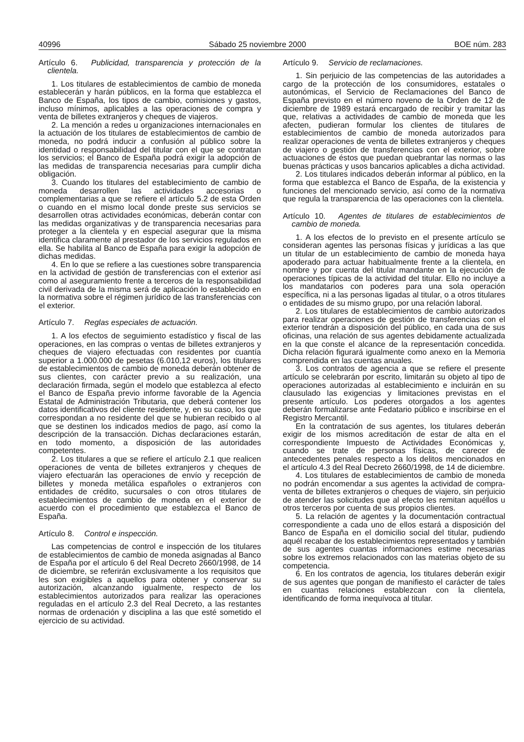40996 Sábado 25 noviembre 2000 BOE núm. 283
Artículo 6. Publicidad, transparencia y protección de la clientela.
1. Los titulares de establecimientos de cambio de moneda establecerán y harán públicos, en la forma que establezca el Banco de España, los tipos de cambio, comisiones y gastos, incluso mínimos, aplicables a las operaciones de compra y venta de billetes extranjeros y cheques de viajeros.
2. La mención a redes u organizaciones internacionales en la actuación de los titulares de establecimientos de cambio de moneda, no podrá inducir a confusión al público sobre la identidad o responsabilidad del titular con el que se contratan los servicios; el Banco de España podrá exigir la adopción de las medidas de transparencia necesarias para cumplir dicha obligación.
3. Cuando los titulares del establecimiento de cambio de moneda desarrollen las actividades accesorias o complementarias a que se refiere el artículo 5.2 de esta Orden o cuando en el mismo local donde preste sus servicios se desarrollen otras actividades económicas, deberán contar con las medidas organizativas y de transparencia necesarias para proteger a la clientela y en especial asegurar que la misma identifica claramente al prestador de los servicios regulados en ella. Se habilita al Banco de España para exigir la adopción de dichas medidas.
4. En lo que se refiere a las cuestiones sobre transparencia en la actividad de gestión de transferencias con el exterior así como al aseguramiento frente a terceros de la responsabilidad civil derivada de la misma será de aplicación lo establecido en la normativa sobre el régimen jurídico de las transferencias con el exterior.
Artículo 7. Reglas especiales de actuación.
1. A los efectos de seguimiento estadístico y fiscal de las operaciones, en las compras o ventas de billetes extranjeros y cheques de viajero efectuadas con residentes por cuantía superior a 1.000.000 de pesetas (6.010,12 euros), los titulares de establecimientos de cambio de moneda deberán obtener de sus clientes, con carácter previo a su realización, una declaración firmada, según el modelo que establezca al efecto el Banco de España previo informe favorable de la Agencia Estatal de Administración Tributaria, que deberá contener los datos identificativos del cliente residente, y, en su caso, los que correspondan a no residente del que se hubieran recibido o al que se destinen los indicados medios de pago, así como la descripción de la transacción. Dichas declaraciones estarán, en todo momento, a disposición de las autoridades competentes.
2. Los titulares a que se refiere el artículo 2.1 que realicen operaciones de venta de billetes extranjeros y cheques de viajero efectuarán las operaciones de envío y recepción de billetes y moneda metálica españoles o extranjeros con entidades de crédito, sucursales o con otros titulares de establecimientos de cambio de moneda en el exterior de acuerdo con el procedimiento que establezca el Banco de España.
Artículo 8. Control e inspección.
Las competencias de control e inspección de los titulares de establecimientos de cambio de moneda asignadas al Banco de España por el artículo 6 del Real Decreto 2660/1998, de 14 de diciembre, se referirán exclusivamente a los requisitos que les son exigibles a aquellos para obtener y conservar su autorización, alcanzando igualmente, respecto de los establecimientos autorizados para realizar las operaciones reguladas en el artículo 2.3 del Real Decreto, a las restantes normas de ordenación y disciplina a las que esté sometido el ejercicio de su actividad.
Artículo 9. Servicio de reclamaciones.
1. Sin perjuicio de las competencias de las autoridades a cargo de la protección de los consumidores, estatales o autonómicas, el Servicio de Reclamaciones del Banco de España previsto en el número noveno de la Orden de 12 de diciembre de 1989 estará encargado de recibir y tramitar las que, relativas a actividades de cambio de moneda que les afecten, pudieran formular los clientes de titulares de establecimientos de cambio de moneda autorizados para realizar operaciones de venta de billetes extranjeros y cheques de viajero o gestión de transferencias con el exterior, sobre actuaciones de éstos que puedan quebrantar las normas o las buenas prácticas y usos bancarios aplicables a dicha actividad.
2. Los titulares indicados deberán informar al público, en la forma que establezca el Banco de España, de la existencia y funciones del mencionado servicio, así como de la normativa que regula la transparencia de las operaciones con la clientela.
Artículo 10. Agentes de titulares de establecimientos de cambio de moneda.
1. A los efectos de lo previsto en el presente artículo se consideran agentes las personas físicas y jurídicas a las que un titular de un establecimiento de cambio de moneda haya apoderado para actuar habitualmente frente a la clientela, en nombre y por cuenta del titular mandante en la ejecución de operaciones típicas de la actividad del titular. Ello no incluye a los mandatarios con poderes para una sola operación específica, ni a las personas ligadas al titular, o a otros titulares o entidades de su mismo grupo, por una relación laboral.
2. Los titulares de establecimientos de cambio autorizados para realizar operaciones de gestión de transferencias con el exterior tendrán a disposición del público, en cada una de sus oficinas, una relación de sus agentes debidamente actualizada en la que conste el alcance de la representación concedida. Dicha relación figurará igualmente como anexo en la Memoria comprendida en las cuentas anuales.
3. Los contratos de agencia a que se refiere el presente artículo se celebrarán por escrito, limitarán su objeto al tipo de operaciones autorizadas al establecimiento e incluirán en su clausulado las exigencias y limitaciones previstas en el presente artículo. Los poderes otorgados a los agentes deberán formalizarse ante Fedatario público e inscribirse en el Registro Mercantil.
En la contratación de sus agentes, los titulares deberán exigir de los mismos acreditación de estar de alta en el correspondiente Impuesto de Actividades Económicas y, cuando se trate de personas físicas, de carecer de antecedentes penales respecto a los delitos mencionados en el artículo 4.3 del Real Decreto 2660/1998, de 14 de diciembre.
4. Los titulares de establecimientos de cambio de moneda no podrán encomendar a sus agentes la actividad de compra-venta de billetes extranjeros o cheques de viajero, sin perjuicio de atender las solicitudes que al efecto les remitan aquéllos u otros terceros por cuenta de sus propios clientes.
5. La relación de agentes y la documentación contractual correspondiente a cada uno de ellos estará a disposición del Banco de España en el domicilio social del titular, pudiendo aquél recabar de los establecimientos representados y también de sus agentes cuantas informaciones estime necesarias sobre los extremos relacionados con las materias objeto de su competencia.
6. En los contratos de agencia, los titulares deberán exigir de sus agentes que pongan de manifiesto el carácter de tales en cuantas relaciones establezcan con la clientela, identificando de forma inequívoca al titular.